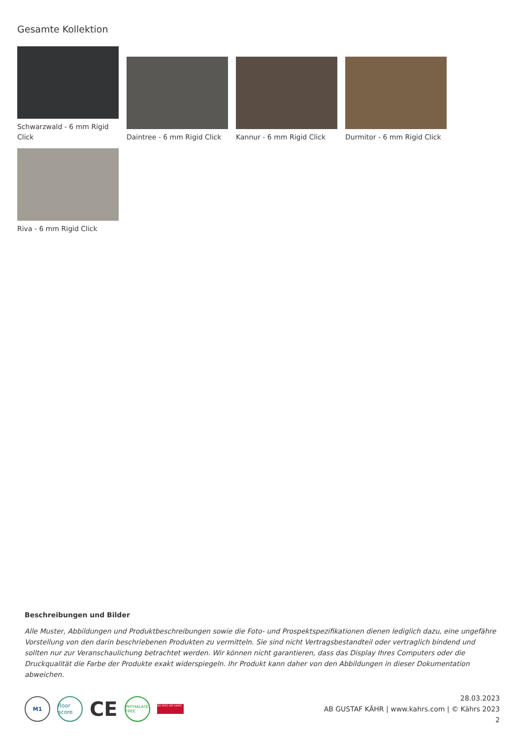Gesamte Kollektion
Schwarzwald - 6 mm Rigid Click
Daintree - 6 mm Rigid Click
Kannur - 6 mm Rigid Click
Durmitor - 6 mm Rigid Click
Riva - 6 mm Rigid Click
Beschreibungen und Bilder
Alle Muster, Abbildungen und Produktbeschreibungen sowie die Foto- und Prospektspezifikationen dienen lediglich dazu, eine ungefähre Vorstellung von den darin beschriebenen Produkten zu vermitteln. Sie sind nicht Vertragsbestandteil oder vertraglich bindend und sollten nur zur Veranschaulichung betrachtet werden. Wir können nicht garantieren, dass das Display Ihres Computers oder die Druckqualität die Farbe der Produkte exakt widerspiegeln. Ihr Produkt kann daher von den Abbildungen in dieser Dokumentation abweichen.
M1
floor score
CE
PHTHALATE FREE
ISO 9001 ISO 14001
28.03.2023
AB GUSTAF KÄHR | www.kahrs.com | © Kährs 2023
2